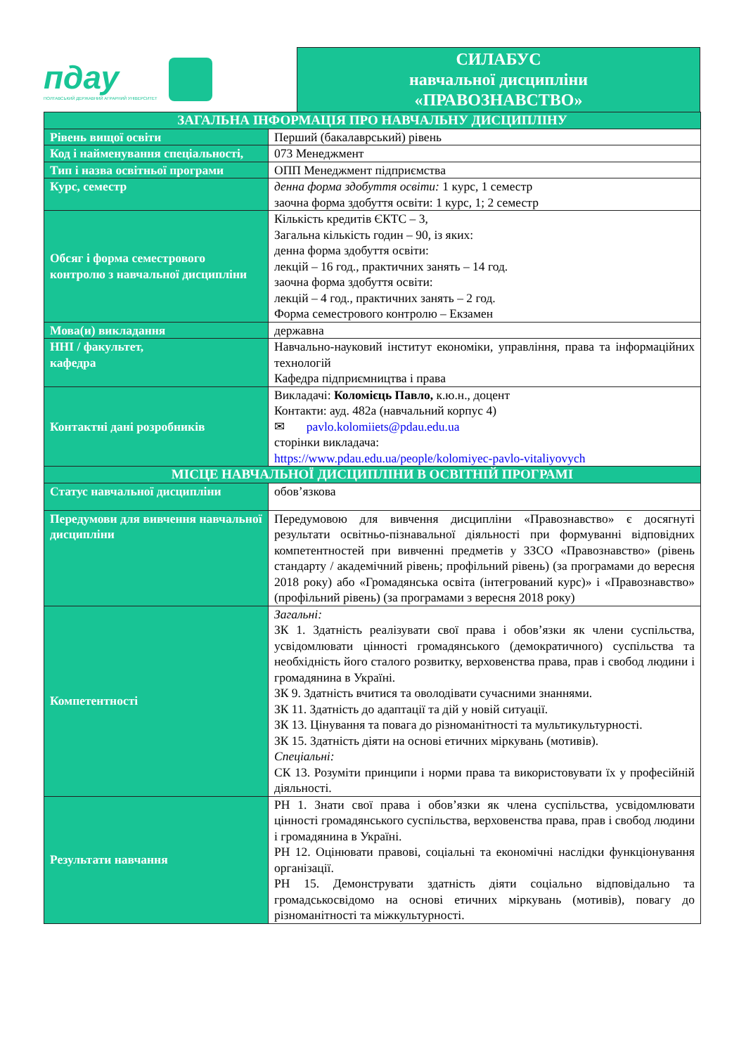пдау
ПОЛТАВСЬКИЙ ДЕРЖАВНИЙ АГРАРНИЙ УНІВЕРСИТЕТ
СИЛАБУС
навчальної дисципліни
«ПРАВОЗНАВСТВО»
| ЗАГАЛЬНА ІНФОРМАЦІЯ ПРО НАВЧАЛЬНУ ДИСЦИПЛІНУ | |
| --- | --- |
| Рівень вищої освіти | Перший (бакалаврський) рівень |
| Код і найменування спеціальності, | 073 Менеджмент |
| Тип і назва освітньої програми | ОПП Менеджмент підприємства |
| Курс, семестр | денна форма здобуття освіти: 1 курс, 1 семестр заочна форма здобуття освіти: 1 курс, 1; 2 семестр |
| Обсяг і форма семестрового контролю з навчальної дисципліни | Кількість кредитів ЄКТС – 3, Загальна кількість годин – 90, із яких: денна форма здобуття освіти: лекцій – 16 год., практичних занять – 14 год. заочна форма здобуття освіти: лекцій – 4 год., практичних занять – 2 год. Форма семестрового контролю – Екзамен |
| Мова(и) викладання | державна |
| ННІ / факультет, кафедра | Навчально-науковий інститут економіки, управління, права та інформаційних технологій Кафедра підприємництва і права |
| Контактні дані розробників | Викладачі: Коломієць Павло, к.ю.н., доцент Контакти: ауд. 482а (навчальний корпус 4) ✉ pavlo.kolomiiets@pdau.edu.ua сторінки викладача: https://www.pdau.edu.ua/people/kolomiyec-pavlo-vitaliyovych |
| МІСЦЕ НАВЧАЛЬНОЇ ДИСЦИПЛІНИ В ОСВІТНІЙ ПРОГРАМІ | |
| Статус навчальної дисципліни | обов’язкова |
| Передумови для вивчення навчальної дисципліни | Передумовою для вивчення дисципліни «Правознавство» є досягнуті результати освітньо-пізнавальної діяльності при формуванні відповідних компетентностей при вивченні предметів у ЗЗСО «Правознавство» (рівень стандарту / академічний рівень; профільний рівень) (за програмами до вересня 2018 року) або «Громадянська освіта (інтегрований курс)» і «Правознавство» (профільний рівень) (за програмами з вересня 2018 року) |
| Компетентності | Загальні: ЗК 1. Здатність реалізувати свої права і обов’язки як члени суспільства, усвідомлювати цінності громадянського (демократичного) суспільства та необхідність його сталого розвитку, верховенства права, прав і свобод людини і громадянина в Україні. ЗК 9. Здатність вчитися та оволодівати сучасними знаннями. ЗК 11. Здатність до адаптації та дій у новій ситуації. ЗК 13. Цінування та повага до різноманітності та мультикультурності. ЗК 15. Здатність діяти на основі етичних міркувань (мотивів). Спеціальні: СК 13. Розуміти принципи і норми права та використовувати їх у професійній діяльності. |
| Результати навчання | РН 1. Знати свої права і обов’язки як члена суспільства, усвідомлювати цінності громадянського суспільства, верховенства права, прав і свобод людини і громадянина в Україні. РН 12. Оцінювати правові, соціальні та економічні наслідки функціонування організації. РН 15. Демонструвати здатність діяти соціально відповідально та громадськосвідомо на основі етичних міркувань (мотивів), повагу до різноманітності та міжкультурності. |